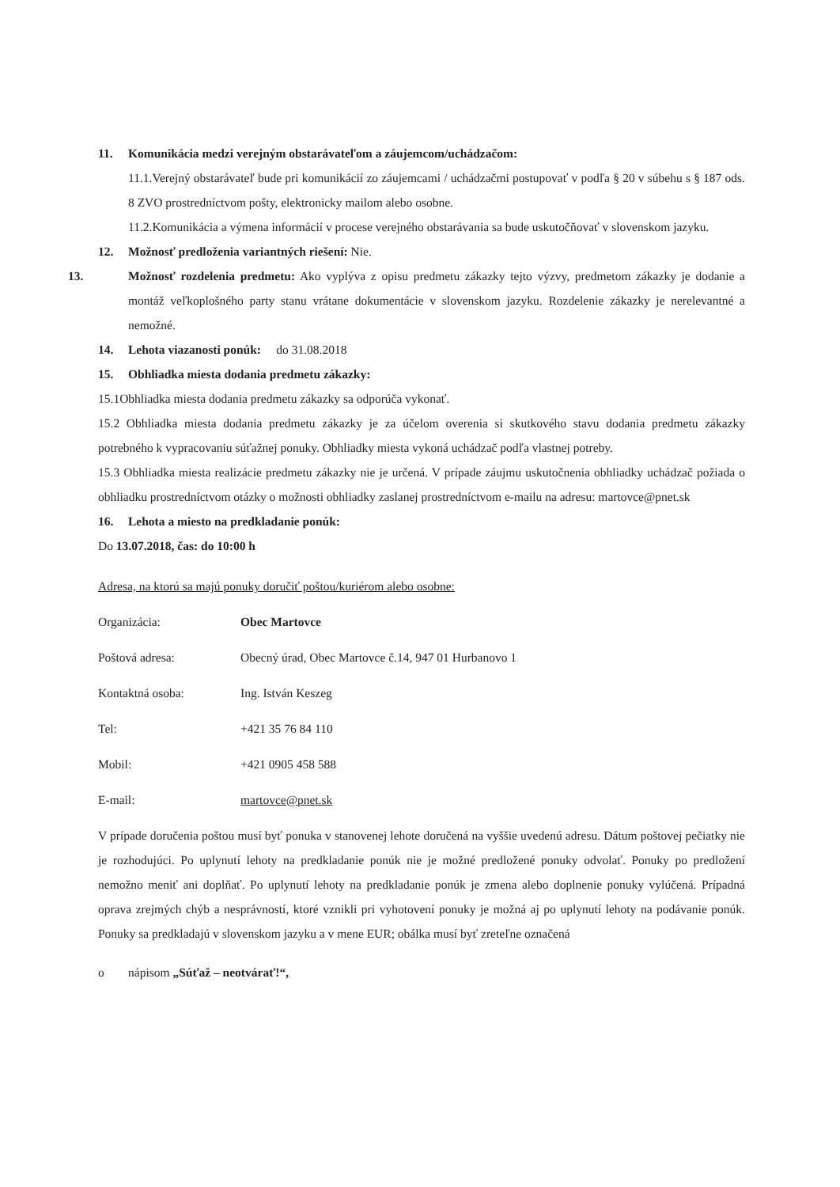11. Komunikácia medzi verejným obstarávateľom a záujemcom/uchádzačom:
11.1.Verejný obstarávateľ bude pri komunikácií zo záujemcami / uchádzačmi postupovať v podľa § 20 v súbehu s § 187 ods. 8 ZVO prostredníctvom pošty, elektronicky mailom alebo osobne.
11.2.Komunikácia a výmena informácií v procese verejného obstarávania sa bude uskutočňovať v slovenskom jazyku.
12. Možnosť predloženia variantných riešení: Nie.
13. Možnosť rozdelenia predmetu: Ako vyplýva z opisu predmetu zákazky tejto výzvy, predmetom zákazky je dodanie a montáž veľkoplošného party stanu vrátane dokumentácie v slovenskom jazyku. Rozdelenie zákazky je nerelevantné a nemožné.
14. Lehota viazanosti ponúk: do 31.08.2018
15. Obhliadka miesta dodania predmetu zákazky:
15.1Obhliadka miesta dodania predmetu zákazky sa odporúča vykonať.
15.2 Obhliadka miesta dodania predmetu zákazky je za účelom overenia si skutkového stavu dodania predmetu zákazky potrebného k vypracovaniu súťažnej ponuky. Obhliadky miesta vykoná uchádzač podľa vlastnej potreby.
15.3 Obhliadka miesta realizácie predmetu zákazky nie je určená. V prípade záujmu uskutočnenia obhliadky uchádzač požiada o obhliadku prostredníctvom otázky o možnosti obhliadky zaslanej prostredníctvom e-mailu na adresu: martovce@pnet.sk
16. Lehota a miesto na predkladanie ponúk:
Do 13.07.2018, čas: do 10:00 h
Adresa, na ktorú sa majú ponuky doručiť poštou/kuriérom alebo osobne:
Organizácia: Obec Martovce
Poštová adresa: Obecný úrad, Obec Martovce č.14, 947 01 Hurbanovo 1
Kontaktná osoba: Ing. István Keszeg
Tel: +421 35 76 84 110
Mobil: +421 0905 458 588
E-mail: martovce@pnet.sk
V prípade doručenia poštou musí byť ponuka v stanovenej lehote doručená na vyššie uvedenú adresu. Dátum poštovej pečiatky nie je rozhodujúci. Po uplynutí lehoty na predkladanie ponúk nie je možné predložené ponuky odvolať. Ponuky po predložení nemožno meniť ani doplňať. Po uplynutí lehoty na predkladanie ponúk je zmena alebo doplnenie ponuky vylúčená. Prípadná oprava zrejmých chýb a nesprávností, ktoré vznikli pri vyhotovení ponuky je možná aj po uplynutí lehoty na podávanie ponúk. Ponuky sa predkladajú v slovenskom jazyku a v mene EUR; obálka musí byť zreteľne označená
o nápisom „Súťaž – neotvárať!“,